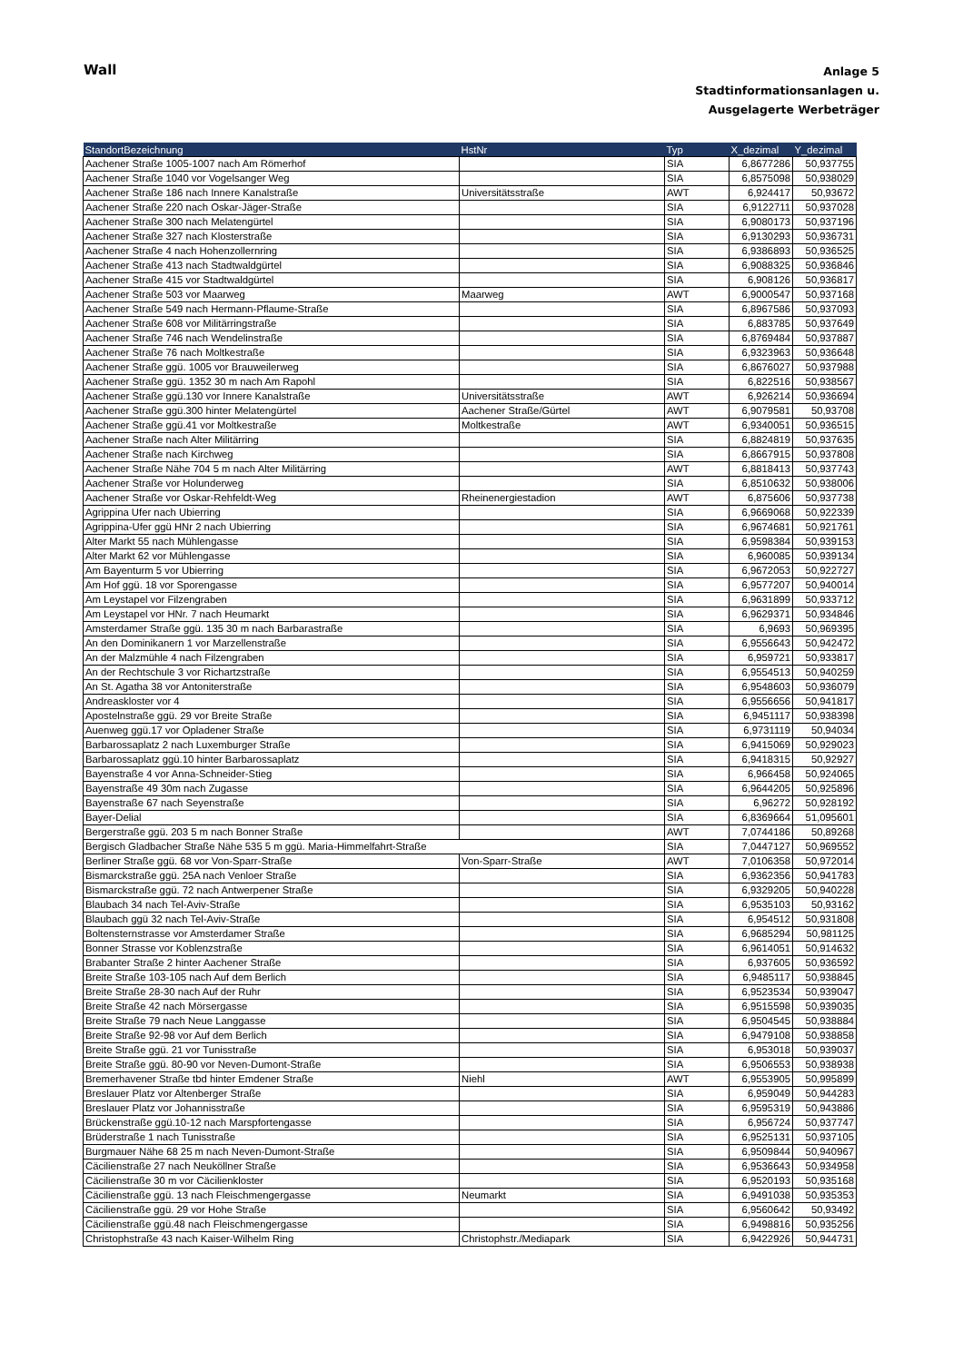Wall
Anlage 5
Stadtinformationsanlagen u.
Ausgelagerte Werbeträger
| StandortBezeichnung | HstNr | Typ | X_dezimal | Y_dezimal |
| --- | --- | --- | --- | --- |
| Aachener Straße 1005-1007 nach Am Römerhof | | SIA | 6,8677286 | 50,937755 |
| Aachener Straße 1040 vor Vogelsanger Weg | | SIA | 6,8575098 | 50,938029 |
| Aachener Straße 186 nach Innere Kanalstraße | Universitätsstraße | AWT | 6,924417 | 50,93672 |
| Aachener Straße 220 nach Oskar-Jäger-Straße | | SIA | 6,9122711 | 50,937028 |
| Aachener Straße 300 nach Melatengürtel | | SIA | 6,9080173 | 50,937196 |
| Aachener Straße 327 nach Klosterstraße | | SIA | 6,9130293 | 50,936731 |
| Aachener Straße 4 nach Hohenzollernring | | SIA | 6,9386893 | 50,936525 |
| Aachener Straße 413 nach Stadtwaldgürtel | | SIA | 6,9088325 | 50,936846 |
| Aachener Straße 415 vor Stadtwaldgürtel | | SIA | 6,908126 | 50,936817 |
| Aachener Straße 503 vor Maarweg | Maarweg | AWT | 6,9000547 | 50,937168 |
| Aachener Straße 549 nach Hermann-Pflaume-Straße | | SIA | 6,8967586 | 50,937093 |
| Aachener Straße 608 vor Militärringstraße | | SIA | 6,883785 | 50,937649 |
| Aachener Straße 746 nach Wendelinstraße | | SIA | 6,8769484 | 50,937887 |
| Aachener Straße 76 nach Moltkestraße | | SIA | 6,9323963 | 50,936648 |
| Aachener Straße ggü. 1005 vor Brauweilerweg | | SIA | 6,8676027 | 50,937988 |
| Aachener Straße ggü. 1352 30 m nach Am Rapohl | | SIA | 6,822516 | 50,938567 |
| Aachener Straße ggü.130 vor Innere Kanalstraße | Universitätsstraße | AWT | 6,926214 | 50,936694 |
| Aachener Straße ggü.300 hinter Melatengürtel | Aachener Straße/Gürtel | AWT | 6,9079581 | 50,93708 |
| Aachener Straße ggü.41 vor Moltkestraße | Moltkestraße | AWT | 6,9340051 | 50,936515 |
| Aachener Straße nach Alter Militärring | | SIA | 6,8824819 | 50,937635 |
| Aachener Straße nach Kirchweg | | SIA | 6,8667915 | 50,937808 |
| Aachener Straße Nähe 704 5 m nach Alter Militärring | | AWT | 6,8818413 | 50,937743 |
| Aachener Straße vor Holunderweg | | SIA | 6,8510632 | 50,938006 |
| Aachener Straße vor Oskar-Rehfeldt-Weg | Rheinenergiestadion | AWT | 6,875606 | 50,937738 |
| Agrippina Ufer nach Ubierring | | SIA | 6,9669068 | 50,922339 |
| Agrippina-Ufer ggü HNr 2 nach Ubierring | | SIA | 6,9674681 | 50,921761 |
| Alter Markt 55 nach Mühlengasse | | SIA | 6,9598384 | 50,939153 |
| Alter Markt 62 vor Mühlengasse | | SIA | 6,960085 | 50,939134 |
| Am Bayenturm 5 vor Ubierring | | SIA | 6,9672053 | 50,922727 |
| Am Hof ggü. 18 vor Sporengasse | | SIA | 6,9577207 | 50,940014 |
| Am Leystapel vor Filzengraben | | SIA | 6,9631899 | 50,933712 |
| Am Leystapel vor HNr. 7 nach Heumarkt | | SIA | 6,9629371 | 50,934846 |
| Amsterdamer Straße ggü. 135 30 m nach Barbarastraße | | SIA | 6,9693 | 50,969395 |
| An den Dominikanern 1 vor Marzellenstraße | | SIA | 6,9556643 | 50,942472 |
| An der Malzmühle 4 nach Filzengraben | | SIA | 6,959721 | 50,933817 |
| An der Rechtschule 3 vor Richartzstraße | | SIA | 6,9554513 | 50,940259 |
| An St. Agatha 38 vor Antoniterstraße | | SIA | 6,9548603 | 50,936079 |
| Andreaskloster vor 4 | | SIA | 6,9556656 | 50,941817 |
| Apostelnstraße ggü. 29 vor Breite Straße | | SIA | 6,9451117 | 50,938398 |
| Auenweg ggü.17 vor Opladener Straße | | SIA | 6,9731119 | 50,94034 |
| Barbarossaplatz 2 nach Luxemburger Straße | | SIA | 6,9415069 | 50,929023 |
| Barbarossaplatz ggü.10 hinter Barbarossaplatz | | SIA | 6,9418315 | 50,92927 |
| Bayenstraße 4 vor Anna-Schneider-Stieg | | SIA | 6,966458 | 50,924065 |
| Bayenstraße 49 30m nach Zugasse | | SIA | 6,9644205 | 50,925896 |
| Bayenstraße 67 nach Seyenstraße | | SIA | 6,96272 | 50,928192 |
| Bayer-Delial | | SIA | 6,8369664 | 51,095601 |
| Bergerstraße ggü. 203 5 m nach Bonner Straße | | AWT | 7,0744186 | 50,89268 |
| Bergisch Gladbacher Straße Nähe 535 5 m ggü. Maria-Himmelfahrt-Straße | | SIA | 7,0447127 | 50,969552 |
| Berliner Straße ggü. 68 vor Von-Sparr-Straße | Von-Sparr-Straße | AWT | 7,0106358 | 50,972014 |
| Bismarckstraße ggü. 25A nach Venloer Straße | | SIA | 6,9362356 | 50,941783 |
| Bismarckstraße ggü. 72 nach Antwerpener Straße | | SIA | 6,9329205 | 50,940228 |
| Blaubach 34 nach Tel-Aviv-Straße | | SIA | 6,9535103 | 50,93162 |
| Blaubach ggü 32 nach Tel-Aviv-Straße | | SIA | 6,954512 | 50,931808 |
| Boltensternstrasse vor Amsterdamer Straße | | SIA | 6,9685294 | 50,981125 |
| Bonner Strasse vor Koblenzstraße | | SIA | 6,9614051 | 50,914632 |
| Brabanter Straße 2 hinter Aachener Straße | | SIA | 6,937605 | 50,936592 |
| Breite Straße 103-105 nach Auf dem Berlich | | SIA | 6,9485117 | 50,938845 |
| Breite Straße 28-30 nach Auf der Ruhr | | SIA | 6,9523534 | 50,939047 |
| Breite Straße 42 nach Mörsergasse | | SIA | 6,9515598 | 50,939035 |
| Breite Straße 79 nach Neue Langgasse | | SIA | 6,9504545 | 50,938884 |
| Breite Straße 92-98 vor Auf dem Berlich | | SIA | 6,9479108 | 50,938858 |
| Breite Straße ggü. 21 vor Tunisstraße | | SIA | 6,953018 | 50,939037 |
| Breite Straße ggü. 80-90 vor Neven-Dumont-Straße | | SIA | 6,9506553 | 50,938938 |
| Bremerhavener Straße tbd hinter Emdener Straße | Niehl | AWT | 6,9553905 | 50,995899 |
| Breslauer Platz vor Altenberger Straße | | SIA | 6,959049 | 50,944283 |
| Breslauer Platz vor Johannisstraße | | SIA | 6,9595319 | 50,943886 |
| Brückenstraße ggü.10-12 nach Marspfortengasse | | SIA | 6,956724 | 50,937747 |
| Brüderstraße 1 nach Tunisstraße | | SIA | 6,9525131 | 50,937105 |
| Burgmauer Nähe 68 25 m nach Neven-Dumont-Straße | | SIA | 6,9509844 | 50,940967 |
| Cäcilienstraße 27 nach Neuköllner Straße | | SIA | 6,9536643 | 50,934958 |
| Cäcilienstraße 30 m vor Cäcilienkloster | | SIA | 6,9520193 | 50,935168 |
| Cäcilienstraße ggü. 13 nach Fleischmengergasse | Neumarkt | SIA | 6,9491038 | 50,935353 |
| Cäcilienstraße ggü. 29 vor Hohe Straße | | SIA | 6,9560642 | 50,93492 |
| Cäcilienstraße ggü.48 nach Fleischmengergasse | | SIA | 6,9498816 | 50,935256 |
| Christophstraße 43 nach Kaiser-Wilhelm Ring | Christophstr./Mediapark | SIA | 6,9422926 | 50,944731 |